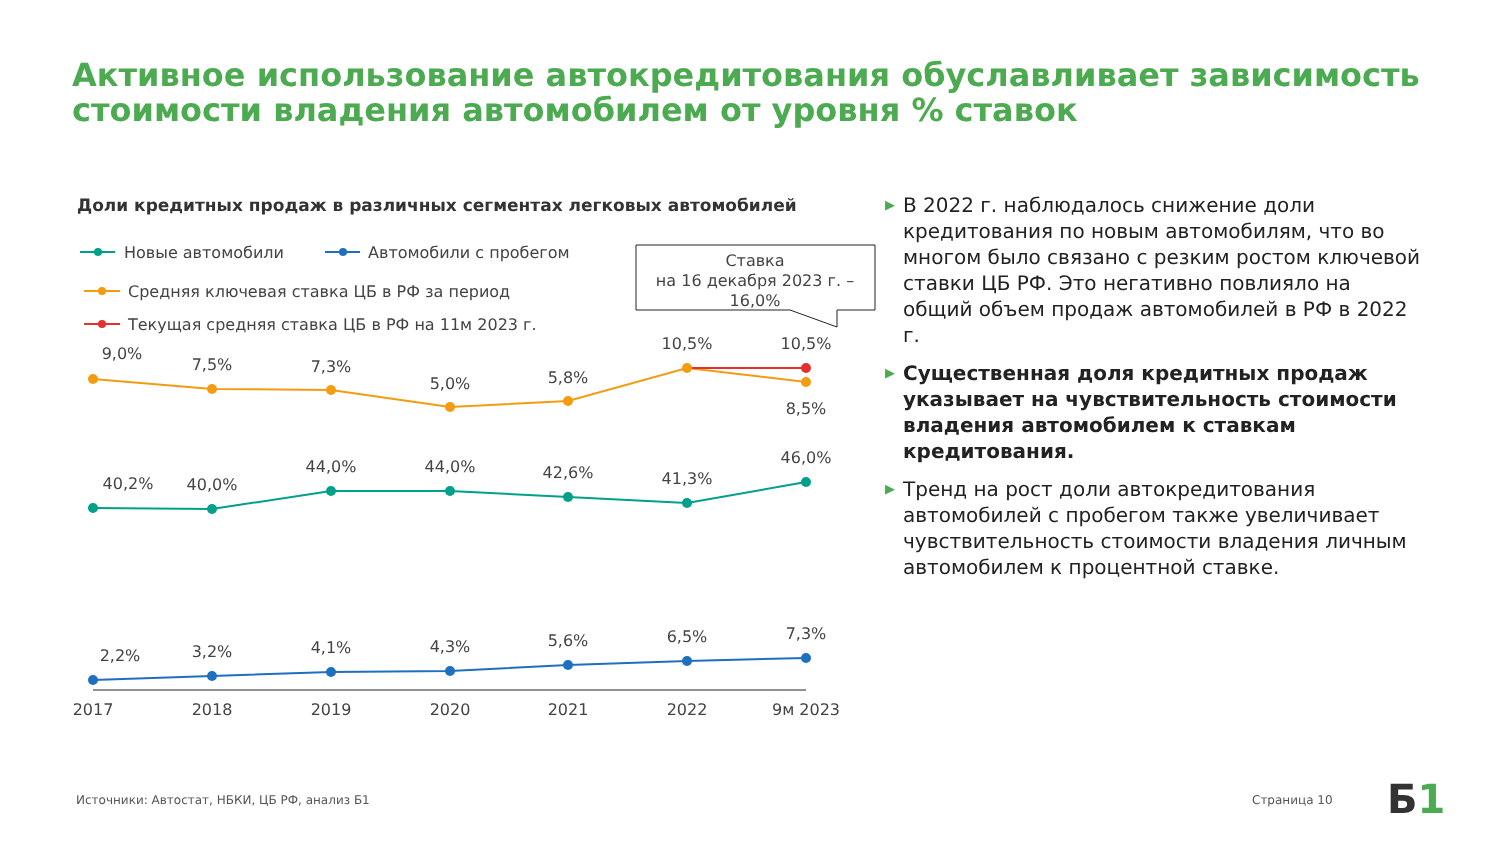Активное использование автокредитования обуславливает зависимость стоимости владения автомобилем от уровня % ставок
Доли кредитных продаж в различных сегментах легковых автомобилей
Новые автомобили
Автомобили с пробегом
Средняя ключевая ставка ЦБ в РФ за период
Текущая средняя ставка ЦБ в РФ на 11м 2023 г.
Ставка
на 16 декабря 2023 г. –
16,0%
9,0%
7,5%
7,3%
5,0%
5,8%
10,5%
10,5%
8,5%
40,2%
40,0%
44,0%
44,0%
42,6%
41,3%
46,0%
2,2%
3,2%
4,1%
4,3%
5,6%
6,5%
7,3%
2017
2018
2019
2020
2021
2022
9м 2023
▶ В 2022 г. наблюдалось снижение доли кредитования по новым автомобилям, что во многом было связано с резким ростом ключевой ставки ЦБ РФ. Это негативно повлияло на общий объем продаж автомобилей в РФ в 2022 г.
▶ Существенная доля кредитных продаж указывает на чувствительность стоимости владения автомобилем к ставкам кредитования.
▶ Тренд на рост доли автокредитования автомобилей с пробегом также увеличивает чувствительность стоимости владения личным автомобилем к процентной ставке.
Источники: Автостат, НБКИ, ЦБ РФ, анализ Б1
Страница 10 Б1